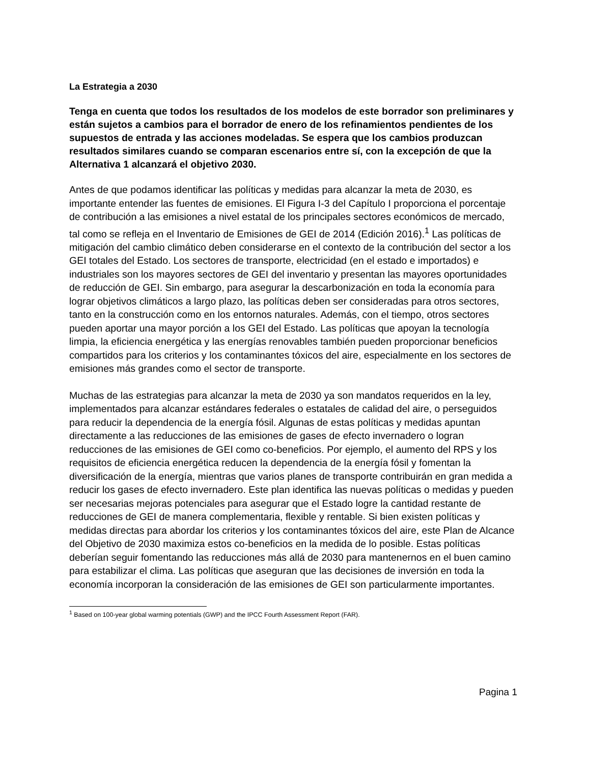La Estrategia a 2030
Tenga en cuenta que todos los resultados de los modelos de este borrador son preliminares y están sujetos a cambios para el borrador de enero de los refinamientos pendientes de los supuestos de entrada y las acciones modeladas. Se espera que los cambios produzcan resultados similares cuando se comparan escenarios entre sí, con la excepción de que la Alternativa 1 alcanzará el objetivo 2030.
Antes de que podamos identificar las políticas y medidas para alcanzar la meta de 2030, es importante entender las fuentes de emisiones. El Figura I-3 del Capítulo I proporciona el porcentaje de contribución a las emisiones a nivel estatal de los principales sectores económicos de mercado, tal como se refleja en el Inventario de Emisiones de GEI de 2014 (Edición 2016).<sup>1</sup> Las políticas de mitigación del cambio climático deben considerarse en el contexto de la contribución del sector a los GEI totales del Estado. Los sectores de transporte, electricidad (en el estado e importados) e industriales son los mayores sectores de GEI del inventario y presentan las mayores oportunidades de reducción de GEI. Sin embargo, para asegurar la descarbonización en toda la economía para lograr objetivos climáticos a largo plazo, las políticas deben ser consideradas para otros sectores, tanto en la construcción como en los entornos naturales. Además, con el tiempo, otros sectores pueden aportar una mayor porción a los GEI del Estado. Las políticas que apoyan la tecnología limpia, la eficiencia energética y las energías renovables también pueden proporcionar beneficios compartidos para los criterios y los contaminantes tóxicos del aire, especialmente en los sectores de emisiones más grandes como el sector de transporte.
Muchas de las estrategias para alcanzar la meta de 2030 ya son mandatos requeridos en la ley, implementados para alcanzar estándares federales o estatales de calidad del aire, o perseguidos para reducir la dependencia de la energía fósil. Algunas de estas políticas y medidas apuntan directamente a las reducciones de las emisiones de gases de efecto invernadero o logran reducciones de las emisiones de GEI como co-beneficios. Por ejemplo, el aumento del RPS y los requisitos de eficiencia energética reducen la dependencia de la energía fósil y fomentan la diversificación de la energía, mientras que varios planes de transporte contribuirán en gran medida a reducir los gases de efecto invernadero. Este plan identifica las nuevas políticas o medidas y pueden ser necesarias mejoras potenciales para asegurar que el Estado logre la cantidad restante de reducciones de GEI de manera complementaria, flexible y rentable. Si bien existen políticas y medidas directas para abordar los criterios y los contaminantes tóxicos del aire, este Plan de Alcance del Objetivo de 2030 maximiza estos co-beneficios en la medida de lo posible. Estas políticas deberían seguir fomentando las reducciones más allá de 2030 para mantenernos en el buen camino para estabilizar el clima. Las políticas que aseguran que las decisiones de inversión en toda la economía incorporan la consideración de las emisiones de GEI son particularmente importantes.
<sup>1</sup> Based on 100-year global warming potentials (GWP) and the IPCC Fourth Assessment Report (FAR).
Pagina 1